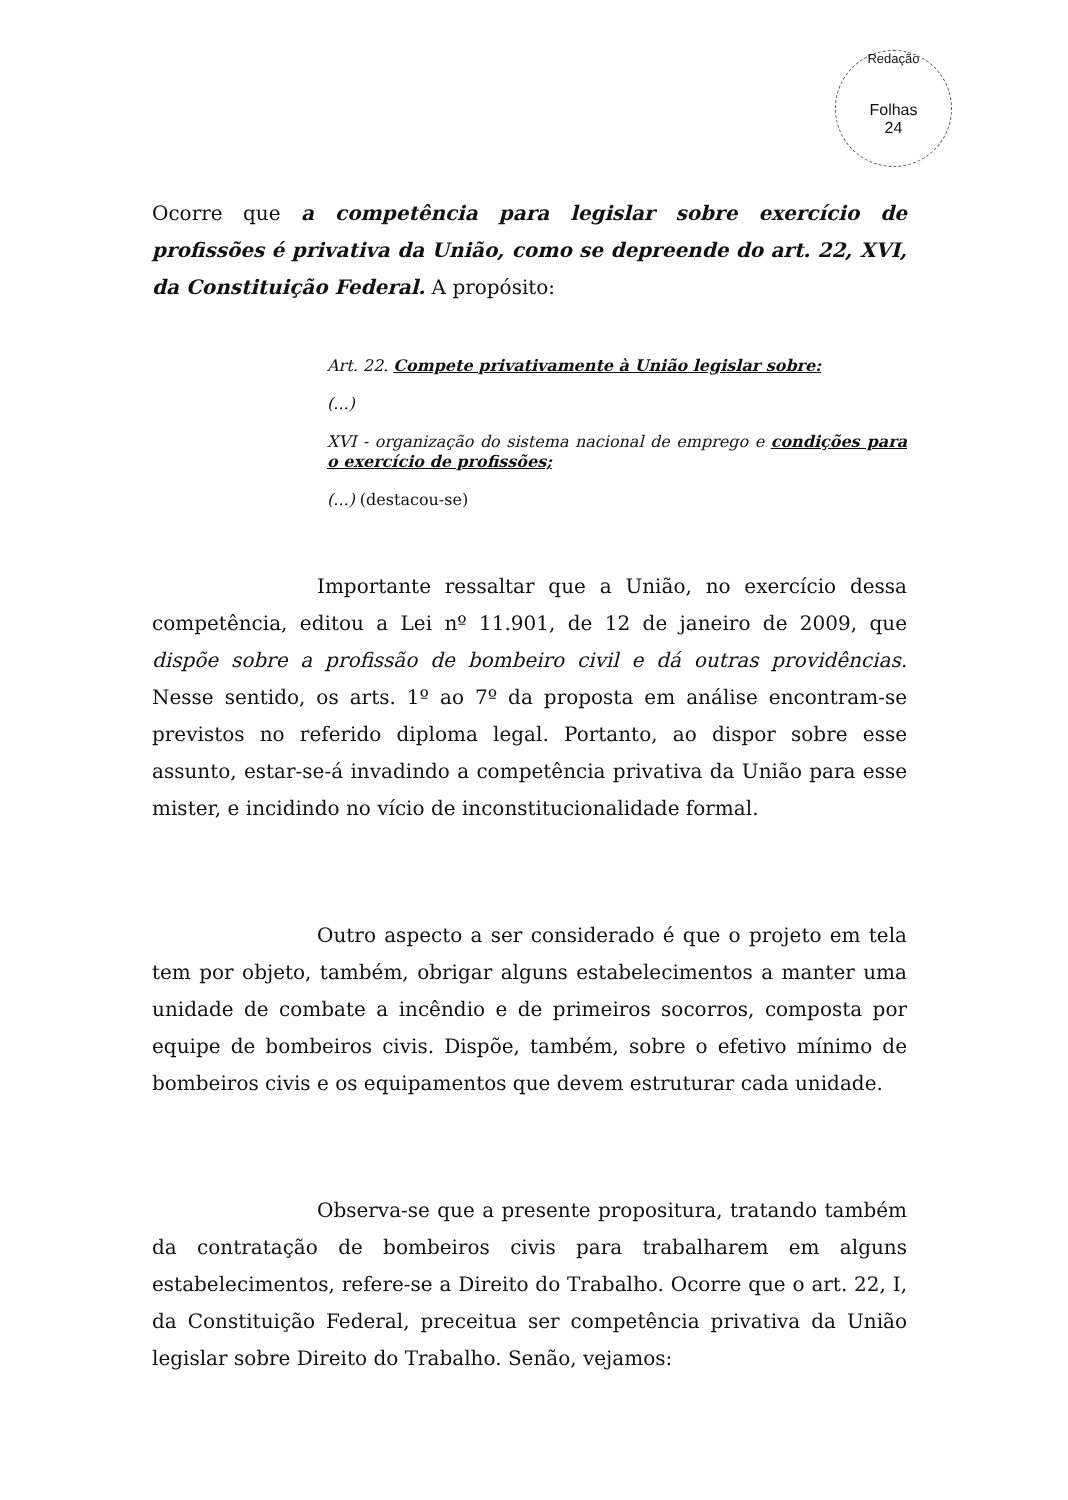Redação
Folhas
24
Ocorre que a competência para legislar sobre exercício de profissões é privativa da União, como se depreende do art. 22, XVI, da Constituição Federal. A propósito:
Art. 22. Compete privativamente à União legislar sobre:
(...)
XVI - organização do sistema nacional de emprego e condições para o exercício de profissões;
(...) (destacou-se)
Importante ressaltar que a União, no exercício dessa competência, editou a Lei nº 11.901, de 12 de janeiro de 2009, que dispõe sobre a profissão de bombeiro civil e dá outras providências. Nesse sentido, os arts. 1º ao 7º da proposta em análise encontram-se previstos no referido diploma legal. Portanto, ao dispor sobre esse assunto, estar-se-á invadindo a competência privativa da União para esse mister, e incidindo no vício de inconstitucionalidade formal.
Outro aspecto a ser considerado é que o projeto em tela tem por objeto, também, obrigar alguns estabelecimentos a manter uma unidade de combate a incêndio e de primeiros socorros, composta por equipe de bombeiros civis. Dispõe, também, sobre o efetivo mínimo de bombeiros civis e os equipamentos que devem estruturar cada unidade.
Observa-se que a presente propositura, tratando também da contratação de bombeiros civis para trabalharem em alguns estabelecimentos, refere-se a Direito do Trabalho. Ocorre que o art. 22, I, da Constituição Federal, preceitua ser competência privativa da União legislar sobre Direito do Trabalho. Senão, vejamos: